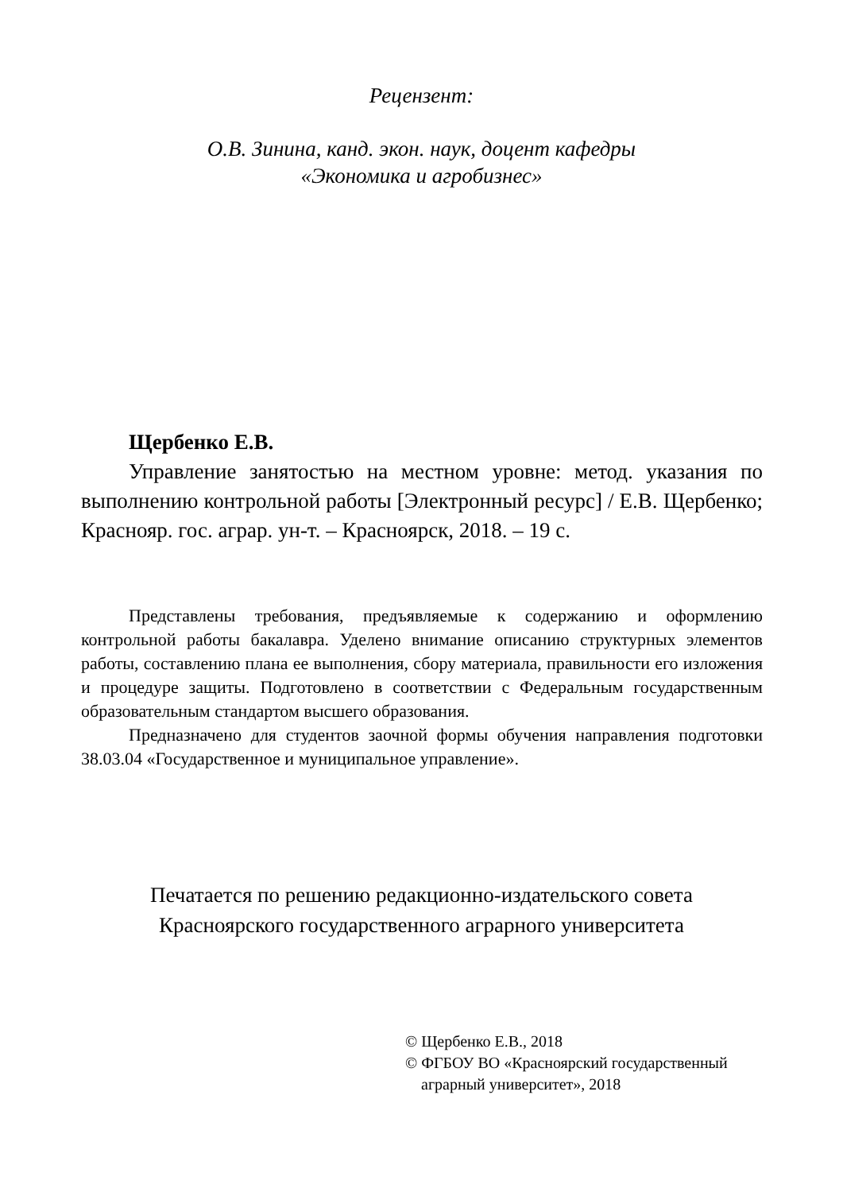Рецензент:
О.В. Зинина, канд. экон. наук, доцент кафедры
«Экономика и агробизнес»
Щербенко Е.В.
Управление занятостью на местном уровне: метод. указания по выполнению контрольной работы [Электронный ресурс] / Е.В. Щербенко; Краснояр. гос. аграр. ун-т. – Красноярск, 2018. – 19 с.
Представлены требования, предъявляемые к содержанию и оформлению контрольной работы бакалавра. Уделено внимание описанию структурных элементов работы, составлению плана ее выполнения, сбору материала, правильности его изложения и процедуре защиты. Подготовлено в соответствии с Федеральным государственным образовательным стандартом высшего образования.
Предназначено для студентов заочной формы обучения направления подготовки 38.03.04 «Государственное и муниципальное управление».
Печатается по решению редакционно-издательского совета
Красноярского государственного аграрного университета
© Щербенко Е.В., 2018
© ФГБОУ ВО «Красноярский государственный
аграрный университет», 2018